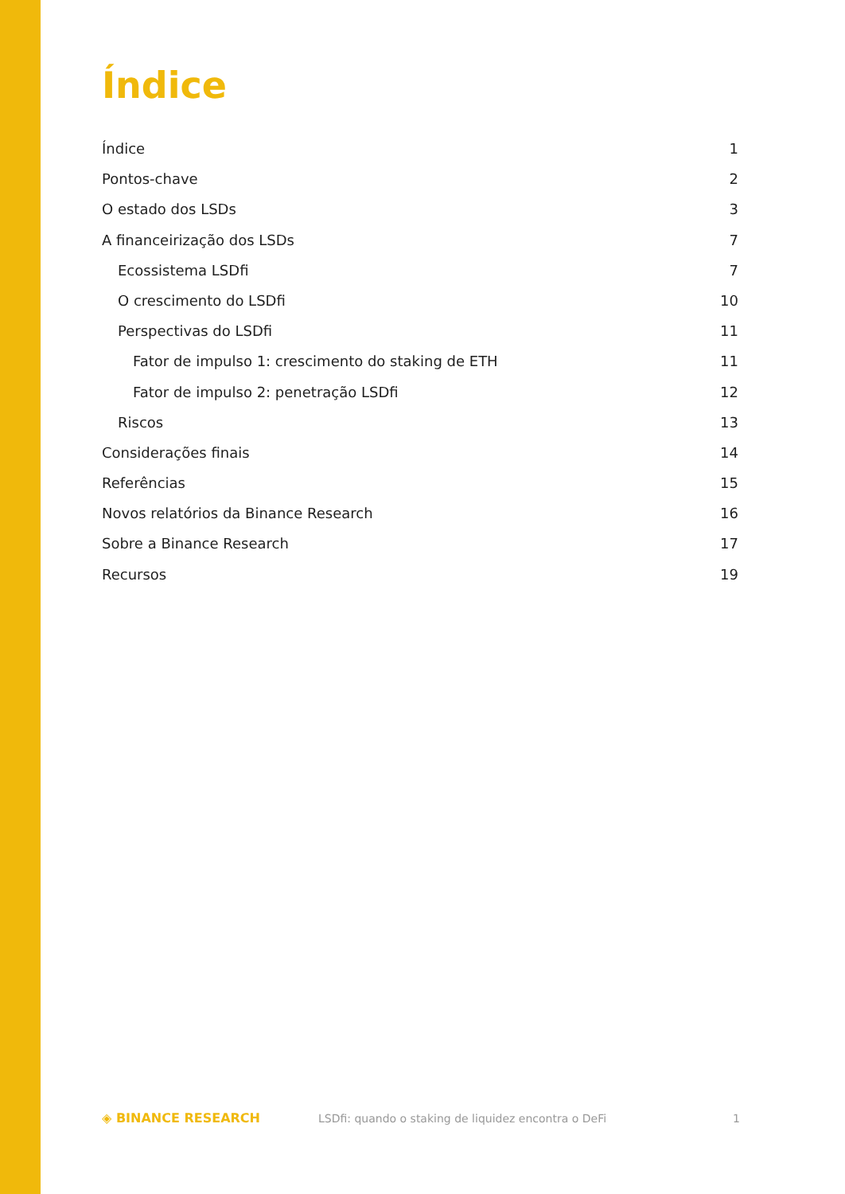Índice
Índice 1
Pontos-chave 2
O estado dos LSDs 3
A financeirização dos LSDs 7
Ecossistema LSDfi 7
O crescimento do LSDfi 10
Perspectivas do LSDfi 11
Fator de impulso 1: crescimento do staking de ETH 11
Fator de impulso 2: penetração LSDfi 12
Riscos 13
Considerações finais 14
Referências 15
Novos relatórios da Binance Research 16
Sobre a Binance Research 17
Recursos 19
◈ BINANCE RESEARCH LSDfi: quando o staking de liquidez encontra o DeFi 1